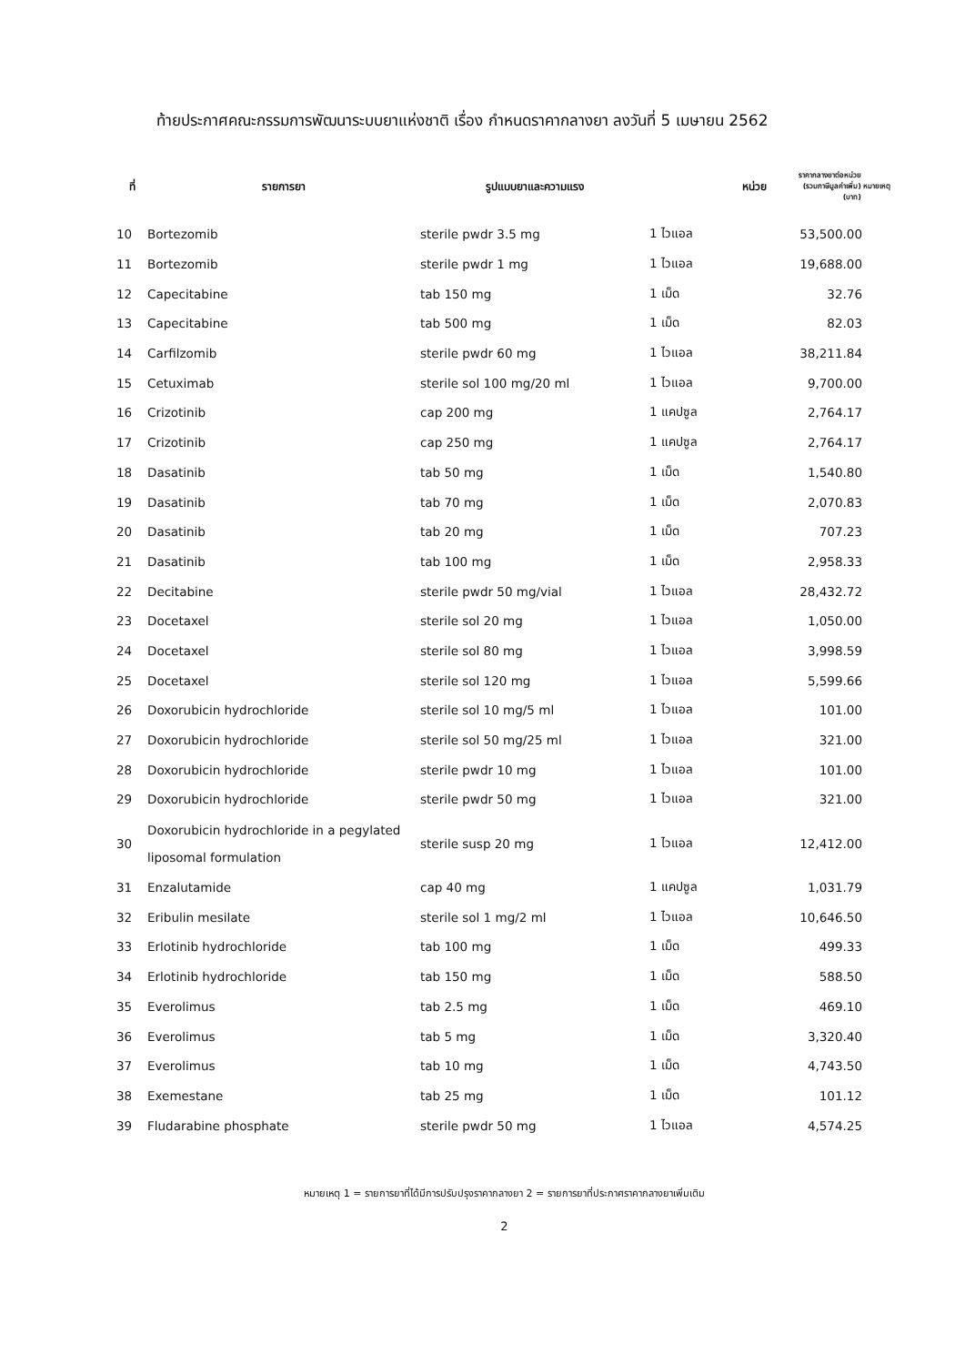ท้ายประกาศคณะกรรมการพัฒนาระบบยาแห่งชาติ เรื่อง กำหนดราคากลางยา ลงวันที่ 5 เมษายน 2562
| ที่ | รายการยา | รูปแบบยาและความแรง | หน่วย | ราคากลางยาต่อหน่วย (รวมภาษีมูลค่าเพิ่ม) (บาท) | หมายเหตุ |
| --- | --- | --- | --- | --- | --- |
| 10 | Bortezomib | sterile pwdr 3.5 mg | 1 ไวแอล | 53,500.00 | |
| 11 | Bortezomib | sterile pwdr 1 mg | 1 ไวแอล | 19,688.00 | |
| 12 | Capecitabine | tab 150 mg | 1 เม็ด | 32.76 | |
| 13 | Capecitabine | tab 500 mg | 1 เม็ด | 82.03 | |
| 14 | Carfilzomib | sterile pwdr 60 mg | 1 ไวแอล | 38,211.84 | |
| 15 | Cetuximab | sterile sol 100 mg/20 ml | 1 ไวแอล | 9,700.00 | |
| 16 | Crizotinib | cap 200 mg | 1 แคปซูล | 2,764.17 | |
| 17 | Crizotinib | cap 250 mg | 1 แคปซูล | 2,764.17 | |
| 18 | Dasatinib | tab 50 mg | 1 เม็ด | 1,540.80 | |
| 19 | Dasatinib | tab 70 mg | 1 เม็ด | 2,070.83 | |
| 20 | Dasatinib | tab 20 mg | 1 เม็ด | 707.23 | |
| 21 | Dasatinib | tab 100 mg | 1 เม็ด | 2,958.33 | |
| 22 | Decitabine | sterile pwdr 50 mg/vial | 1 ไวแอล | 28,432.72 | |
| 23 | Docetaxel | sterile sol 20 mg | 1 ไวแอล | 1,050.00 | |
| 24 | Docetaxel | sterile sol 80 mg | 1 ไวแอล | 3,998.59 | |
| 25 | Docetaxel | sterile sol 120 mg | 1 ไวแอล | 5,599.66 | |
| 26 | Doxorubicin hydrochloride | sterile sol 10 mg/5 ml | 1 ไวแอล | 101.00 | |
| 27 | Doxorubicin hydrochloride | sterile sol 50 mg/25 ml | 1 ไวแอล | 321.00 | |
| 28 | Doxorubicin hydrochloride | sterile pwdr 10 mg | 1 ไวแอล | 101.00 | |
| 29 | Doxorubicin hydrochloride | sterile pwdr 50 mg | 1 ไวแอล | 321.00 | |
| 30 | Doxorubicin hydrochloride in a pegylated liposomal formulation | sterile susp 20 mg | 1 ไวแอล | 12,412.00 | |
| 31 | Enzalutamide | cap 40 mg | 1 แคปซูล | 1,031.79 | |
| 32 | Eribulin mesilate | sterile sol 1 mg/2 ml | 1 ไวแอล | 10,646.50 | |
| 33 | Erlotinib hydrochloride | tab 100 mg | 1 เม็ด | 499.33 | |
| 34 | Erlotinib hydrochloride | tab 150 mg | 1 เม็ด | 588.50 | |
| 35 | Everolimus | tab 2.5 mg | 1 เม็ด | 469.10 | |
| 36 | Everolimus | tab 5 mg | 1 เม็ด | 3,320.40 | |
| 37 | Everolimus | tab 10 mg | 1 เม็ด | 4,743.50 | |
| 38 | Exemestane | tab 25 mg | 1 เม็ด | 101.12 | |
| 39 | Fludarabine phosphate | sterile pwdr 50 mg | 1 ไวแอล | 4,574.25 | |
หมายเหตุ 1 = รายการยาที่ได้มีการปรับปรุงราคากลางยา 2 = รายการยาที่ประกาศราคากลางยาเพิ่มเติม
2